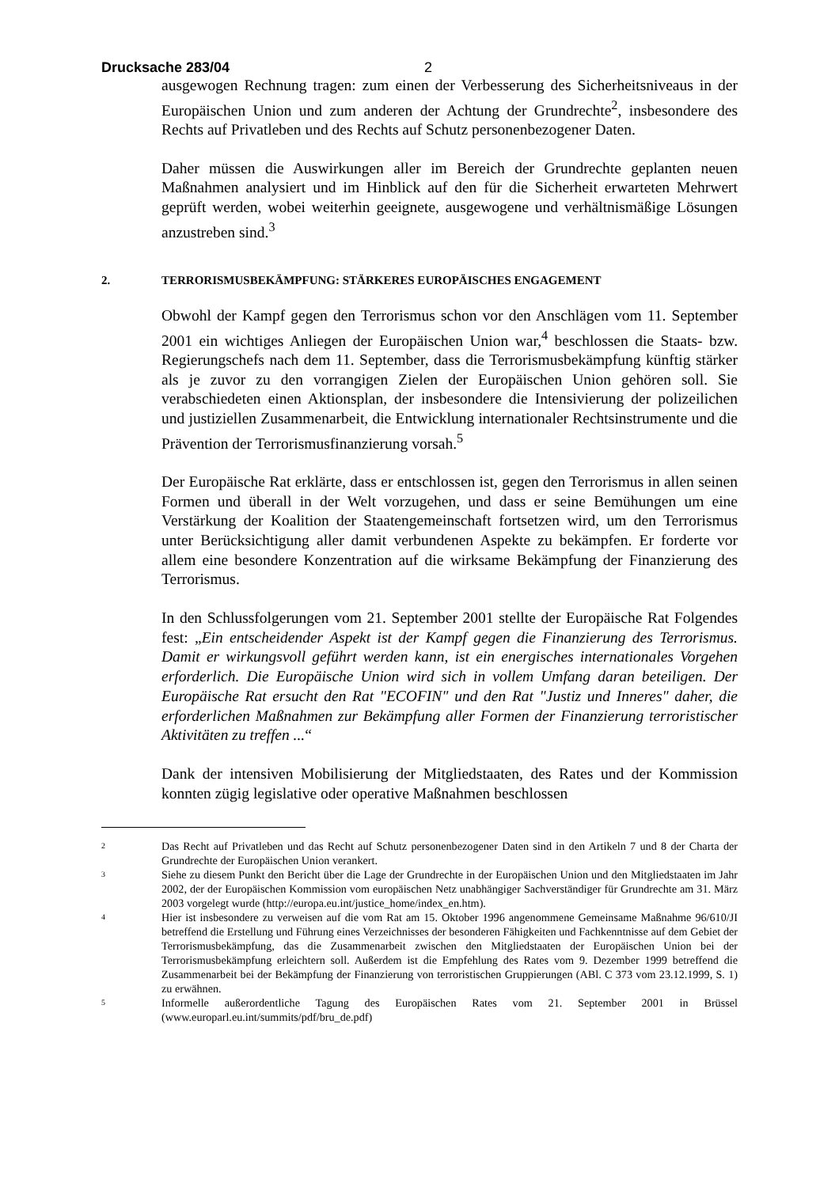Drucksache 283/04 2
ausgewogen Rechnung tragen: zum einen der Verbesserung des Sicherheitsniveaus in der Europäischen Union und zum anderen der Achtung der Grundrechte<sup>2</sup>, insbesondere des Rechts auf Privatleben und des Rechts auf Schutz personenbezogener Daten.
Daher müssen die Auswirkungen aller im Bereich der Grundrechte geplanten neuen Maßnahmen analysiert und im Hinblick auf den für die Sicherheit erwarteten Mehrwert geprüft werden, wobei weiterhin geeignete, ausgewogene und verhältnismäßige Lösungen anzustreben sind.<sup>3</sup>
2. TERRORISMUSBEKÄMPFUNG: STÄRKERES EUROPÄISCHES ENGAGEMENT
Obwohl der Kampf gegen den Terrorismus schon vor den Anschlägen vom 11. September 2001 ein wichtiges Anliegen der Europäischen Union war,<sup>4</sup> beschlossen die Staats- bzw. Regierungschefs nach dem 11. September, dass die Terrorismusbekämpfung künftig stärker als je zuvor zu den vorrangigen Zielen der Europäischen Union gehören soll. Sie verabschiedeten einen Aktionsplan, der insbesondere die Intensivierung der polizeilichen und justiziellen Zusammenarbeit, die Entwicklung internationaler Rechtsinstrumente und die Prävention der Terrorismusfinanzierung vorsah.<sup>5</sup>
Der Europäische Rat erklärte, dass er entschlossen ist, gegen den Terrorismus in allen seinen Formen und überall in der Welt vorzugehen, und dass er seine Bemühungen um eine Verstärkung der Koalition der Staatengemeinschaft fortsetzen wird, um den Terrorismus unter Berücksichtigung aller damit verbundenen Aspekte zu bekämpfen. Er forderte vor allem eine besondere Konzentration auf die wirksame Bekämpfung der Finanzierung des Terrorismus.
In den Schlussfolgerungen vom 21. September 2001 stellte der Europäische Rat Folgendes fest: „Ein entscheidender Aspekt ist der Kampf gegen die Finanzierung des Terrorismus. Damit er wirkungsvoll geführt werden kann, ist ein energisches internationales Vorgehen erforderlich. Die Europäische Union wird sich in vollem Umfang daran beteiligen. Der Europäische Rat ersucht den Rat "ECOFIN" und den Rat "Justiz und Inneres" daher, die erforderlichen Maßnahmen zur Bekämpfung aller Formen der Finanzierung terroristischer Aktivitäten zu treffen ...“
Dank der intensiven Mobilisierung der Mitgliedstaaten, des Rates und der Kommission konnten zügig legislative oder operative Maßnahmen beschlossen
2 Das Recht auf Privatleben und das Recht auf Schutz personenbezogener Daten sind in den Artikeln 7 und 8 der Charta der Grundrechte der Europäischen Union verankert.
3 Siehe zu diesem Punkt den Bericht über die Lage der Grundrechte in der Europäischen Union und den Mitgliedstaaten im Jahr 2002, der der Europäischen Kommission vom europäischen Netz unabhängiger Sachverständiger für Grundrechte am 31. März 2003 vorgelegt wurde (http://europa.eu.int/justice_home/index_en.htm).
4 Hier ist insbesondere zu verweisen auf die vom Rat am 15. Oktober 1996 angenommene Gemeinsame Maßnahme 96/610/JI betreffend die Erstellung und Führung eines Verzeichnisses der besonderen Fähigkeiten und Fachkenntnisse auf dem Gebiet der Terrorismusbekämpfung, das die Zusammenarbeit zwischen den Mitgliedstaaten der Europäischen Union bei der Terrorismusbekämpfung erleichtern soll. Außerdem ist die Empfehlung des Rates vom 9. Dezember 1999 betreffend die Zusammenarbeit bei der Bekämpfung der Finanzierung von terroristischen Gruppierungen (ABl. C 373 vom 23.12.1999, S. 1) zu erwähnen.
5 Informelle außerordentliche Tagung des Europäischen Rates vom 21. September 2001 in Brüssel (www.europarl.eu.int/summits/pdf/bru_de.pdf)